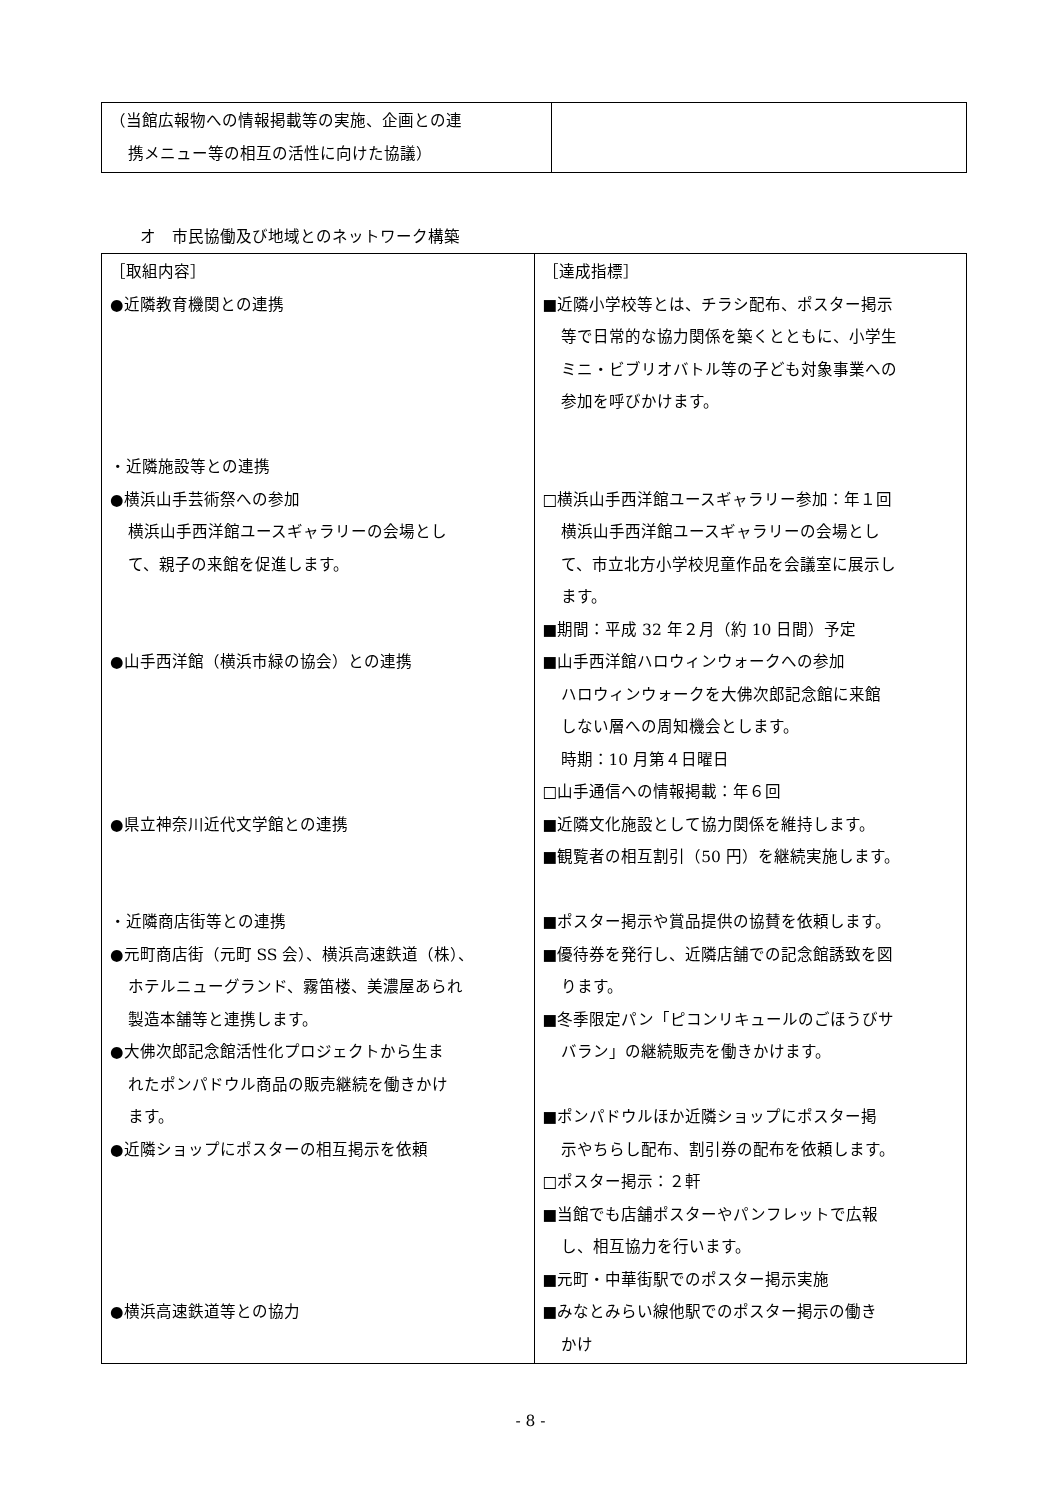| （当館広報物への情報掲載等の実施、企画との連 携メニュー等の相互の活性に向けた協議） | |
オ　市民協働及び地域とのネットワーク構築
| ［取組内容］ ●近隣教育機関との連携 ・近隣施設等との連携 ●横浜山手芸術祭への参加 横浜山手西洋館ユースギャラリーの会場とし て、親子の来館を促進します。 ●山手西洋館（横浜市緑の協会）との連携 ●県立神奈川近代文学館との連携 ・近隣商店街等との連携 ●元町商店街（元町 SS 会）、横浜高速鉄道（株）、 ホテルニューグランド、霧笛楼、美濃屋あられ 製造本舗等と連携します。 ●大佛次郎記念館活性化プロジェクトから生ま れたポンパドウル商品の販売継続を働きかけ ます。 ●近隣ショップにポスターの相互掲示を依頼 ●横浜高速鉄道等との協力 | ［達成指標］ ■近隣小学校等とは、チラシ配布、ポスター掲示 等で日常的な協力関係を築くとともに、小学生 ミニ・ビブリオバトル等の子ども対象事業への 参加を呼びかけます。 □横浜山手西洋館ユースギャラリー参加：年１回 横浜山手西洋館ユースギャラリーの会場とし て、市立北方小学校児童作品を会議室に展示し ます。 ■期間：平成 32 年２月（約 10 日間）予定 ■山手西洋館ハロウィンウォークへの参加 ハロウィンウォークを大佛次郎記念館に来館 しない層への周知機会とします。 時期：10 月第４日曜日 □山手通信への情報掲載：年６回 ■近隣文化施設として協力関係を維持します。 ■観覧者の相互割引（50 円）を継続実施します。 ■ポスター掲示や賞品提供の協賛を依頼します。 ■優待券を発行し、近隣店舗での記念館誘致を図 ります。 ■冬季限定パン「ピコンリキュールのごほうびサ バラン」の継続販売を働きかけます。 ■ポンパドウルほか近隣ショップにポスター掲 示やちらし配布、割引券の配布を依頼します。 □ポスター掲示：２軒 ■当館でも店舗ポスターやパンフレットで広報 し、相互協力を行います。 ■元町・中華街駅でのポスター掲示実施 ■みなとみらい線他駅でのポスター掲示の働き かけ |
- 8 -